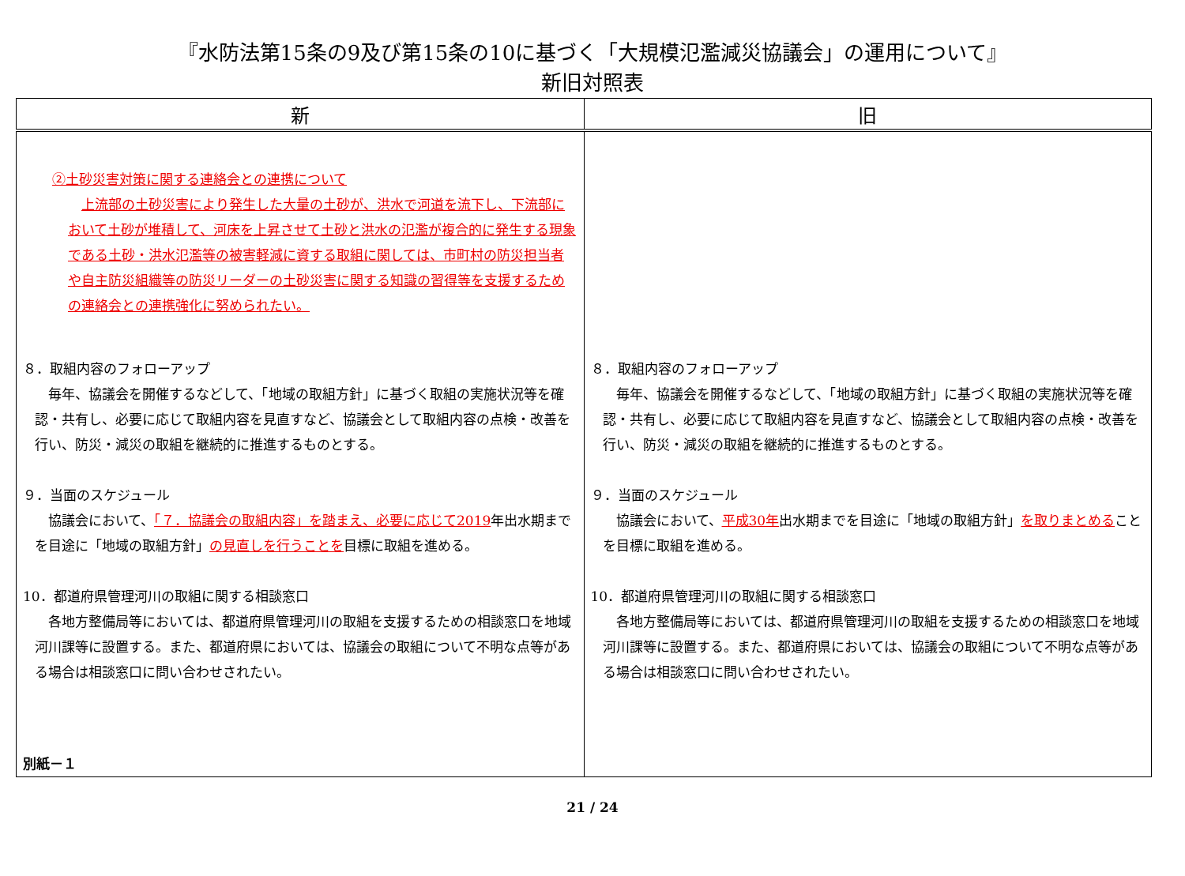『水防法第15条の9及び第15条の10に基づく「大規模氾濫減災協議会」の運用について』
新旧対照表
| 新 | 旧 |
| --- | --- |
| ②土砂災害対策に関する連絡会との連携について 上流部の土砂災害により発生した大量の土砂が、洪水で河道を流下し、下流部において土砂が堆積して、河床を上昇させて土砂と洪水の氾濫が複合的に発生する現象である土砂・洪水氾濫等の被害軽減に資する取組に関しては、市町村の防災担当者や自主防災組織等の防災リーダーの土砂災害に関する知識の習得等を支援するための連絡会との連携強化に努められたい。 ８．取組内容のフォローアップ 毎年、協議会を開催するなどして、「地域の取組方針」に基づく取組の実施状況等を確認・共有し、必要に応じて取組内容を見直すなど、協議会として取組内容の点検・改善を行い、防災・減災の取組を継続的に推進するものとする。 ９．当面のスケジュール 協議会において、 「７．協議会の取組内容」を踏まえ、必要に応じて2019 年出水期までを目途に「地域の取組方針」 の見直しを行うことを 目標に取組を進める。 10．都道府県管理河川の取組に関する相談窓口 各地方整備局等においては、都道府県管理河川の取組を支援するための相談窓口を地域河川課等に設置する。また、都道府県においては、協議会の取組について不明な点等がある場合は相談窓口に問い合わせされたい。 別紙－１ | ８．取組内容のフォローアップ 毎年、協議会を開催するなどして、「地域の取組方針」に基づく取組の実施状況等を確認・共有し、必要に応じて取組内容を見直すなど、協議会として取組内容の点検・改善を行い、防災・減災の取組を継続的に推進するものとする。 ９．当面のスケジュール 協議会において、 平成30年 出水期までを目途に「地域の取組方針」 を取りまとめる ことを目標に取組を進める。 10．都道府県管理河川の取組に関する相談窓口 各地方整備局等においては、都道府県管理河川の取組を支援するための相談窓口を地域河川課等に設置する。また、都道府県においては、協議会の取組について不明な点等がある場合は相談窓口に問い合わせされたい。 |
21 / 24